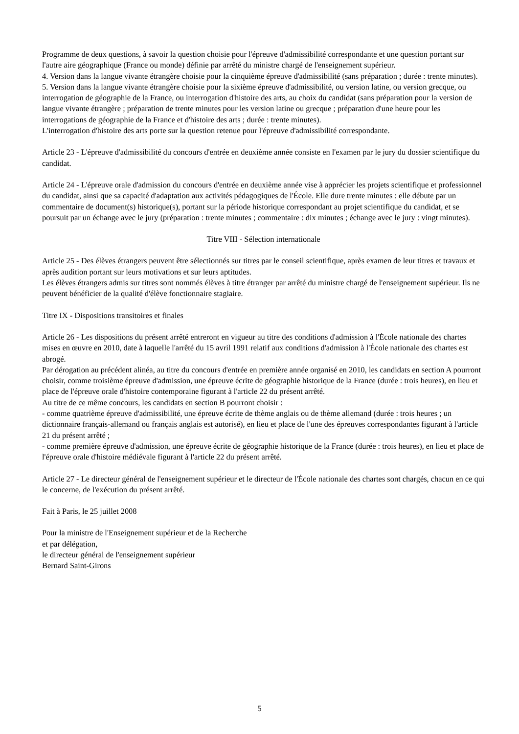Programme de deux questions, à savoir la question choisie pour l'épreuve d'admissibilité correspondante et une question portant sur l'autre aire géographique (France ou monde) définie par arrêté du ministre chargé de l'enseignement supérieur.
4. Version dans la langue vivante étrangère choisie pour la cinquième épreuve d'admissibilité (sans préparation ; durée : trente minutes).
5. Version dans la langue vivante étrangère choisie pour la sixième épreuve d'admissibilité, ou version latine, ou version grecque, ou interrogation de géographie de la France, ou interrogation d'histoire des arts, au choix du candidat (sans préparation pour la version de langue vivante étrangère ; préparation de trente minutes pour les version latine ou grecque ; préparation d'une heure pour les interrogations de géographie de la France et d'histoire des arts ; durée : trente minutes).
L'interrogation d'histoire des arts porte sur la question retenue pour l'épreuve d'admissibilité correspondante.
Article 23 - L'épreuve d'admissibilité du concours d'entrée en deuxième année consiste en l'examen par le jury du dossier scientifique du candidat.
Article 24 - L'épreuve orale d'admission du concours d'entrée en deuxième année vise à apprécier les projets scientifique et professionnel du candidat, ainsi que sa capacité d'adaptation aux activités pédagogiques de l'École. Elle dure trente minutes : elle débute par un commentaire de document(s) historique(s), portant sur la période historique correspondant au projet scientifique du candidat, et se poursuit par un échange avec le jury (préparation : trente minutes ; commentaire : dix minutes ; échange avec le jury : vingt minutes).
Titre VIII - Sélection internationale
Article 25 - Des élèves étrangers peuvent être sélectionnés sur titres par le conseil scientifique, après examen de leur titres et travaux et après audition portant sur leurs motivations et sur leurs aptitudes.
Les élèves étrangers admis sur titres sont nommés élèves à titre étranger par arrêté du ministre chargé de l'enseignement supérieur. Ils ne peuvent bénéficier de la qualité d'élève fonctionnaire stagiaire.
Titre IX - Dispositions transitoires et finales
Article 26 - Les dispositions du présent arrêté entreront en vigueur au titre des conditions d'admission à l'École nationale des chartes mises en œuvre en 2010, date à laquelle l'arrêté du 15 avril 1991 relatif aux conditions d'admission à l'École nationale des chartes est abrogé.
Par dérogation au précédent alinéa, au titre du concours d'entrée en première année organisé en 2010, les candidats en section A pourront choisir, comme troisième épreuve d'admission, une épreuve écrite de géographie historique de la France (durée : trois heures), en lieu et place de l'épreuve orale d'histoire contemporaine figurant à l'article 22 du présent arrêté.
Au titre de ce même concours, les candidats en section B pourront choisir :
- comme quatrième épreuve d'admissibilité, une épreuve écrite de thème anglais ou de thème allemand (durée : trois heures ; un dictionnaire français-allemand ou français anglais est autorisé), en lieu et place de l'une des épreuves correspondantes figurant à l'article 21 du présent arrêté ;
- comme première épreuve d'admission, une épreuve écrite de géographie historique de la France (durée : trois heures), en lieu et place de l'épreuve orale d'histoire médiévale figurant à l'article 22 du présent arrêté.
Article 27 - Le directeur général de l'enseignement supérieur et le directeur de l'École nationale des chartes sont chargés, chacun en ce qui le concerne, de l'exécution du présent arrêté.
Fait à Paris, le 25 juillet 2008
Pour la ministre de l'Enseignement supérieur et de la Recherche
et par délégation,
le directeur général de l'enseignement supérieur
Bernard Saint-Girons
5